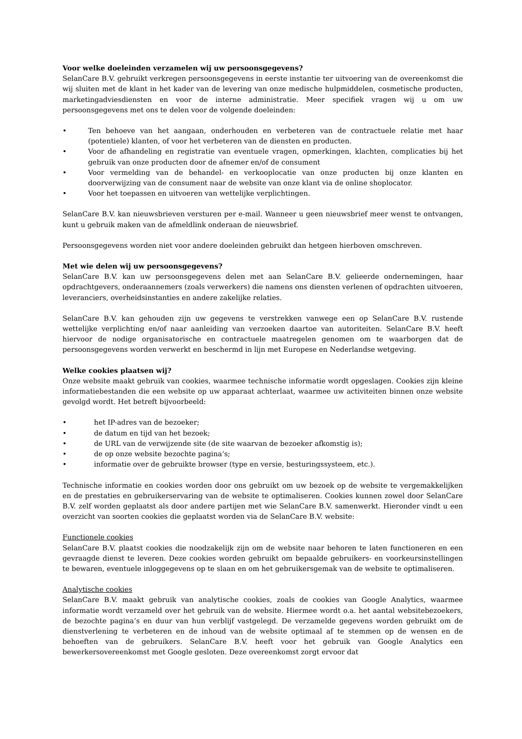Voor welke doeleinden verzamelen wij uw persoonsgegevens?
SelanCare B.V. gebruikt verkregen persoonsgegevens in eerste instantie ter uitvoering van de overeenkomst die wij sluiten met de klant in het kader van de levering van onze medische hulpmiddelen, cosmetische producten, marketingadviesdiensten en voor de interne administratie. Meer specifiek vragen wij u om uw persoonsgegevens met ons te delen voor de volgende doeleinden:
• Ten behoeve van het aangaan, onderhouden en verbeteren van de contractuele relatie met haar (potentiele) klanten, of voor het verbeteren van de diensten en producten.
• Voor de afhandeling en registratie van eventuele vragen, opmerkingen, klachten, complicaties bij het gebruik van onze producten door de afnemer en/of de consument
• Voor vermelding van de behandel- en verkooplocatie van onze producten bij onze klanten en doorverwijzing van de consument naar de website van onze klant via de online shoplocator.
• Voor het toepassen en uitvoeren van wettelijke verplichtingen.
SelanCare B.V. kan nieuwsbrieven versturen per e-mail. Wanneer u geen nieuwsbrief meer wenst te ontvangen, kunt u gebruik maken van de afmeldlink onderaan de nieuwsbrief.
Persoonsgegevens worden niet voor andere doeleinden gebruikt dan hetgeen hierboven omschreven.
Met wie delen wij uw persoonsgegevens?
SelanCare B.V. kan uw persoonsgegevens delen met aan SelanCare B.V. gelieerde ondernemingen, haar opdrachtgevers, onderaannemers (zoals verwerkers) die namens ons diensten verlenen of opdrachten uitvoeren, leveranciers, overheidsinstanties en andere zakelijke relaties.
SelanCare B.V. kan gehouden zijn uw gegevens te verstrekken vanwege een op SelanCare B.V. rustende wettelijke verplichting en/of naar aanleiding van verzoeken daartoe van autoriteiten. SelanCare B.V. heeft hiervoor de nodige organisatorische en contractuele maatregelen genomen om te waarborgen dat de persoonsgegevens worden verwerkt en beschermd in lijn met Europese en Nederlandse wetgeving.
Welke cookies plaatsen wij?
Onze website maakt gebruik van cookies, waarmee technische informatie wordt opgeslagen. Cookies zijn kleine informatiebestanden die een website op uw apparaat achterlaat, waarmee uw activiteiten binnen onze website gevolgd wordt. Het betreft bijvoorbeeld:
• het IP-adres van de bezoeker;
• de datum en tijd van het bezoek;
• de URL van de verwijzende site (de site waarvan de bezoeker afkomstig is);
• de op onze website bezochte pagina‘s;
• informatie over de gebruikte browser (type en versie, besturingssysteem, etc.).
Technische informatie en cookies worden door ons gebruikt om uw bezoek op de website te vergemakkelijken en de prestaties en gebruikerservaring van de website te optimaliseren. Cookies kunnen zowel door SelanCare B.V. zelf worden geplaatst als door andere partijen met wie SelanCare B.V. samenwerkt. Hieronder vindt u een overzicht van soorten cookies die geplaatst worden via de SelanCare B.V. website:
Functionele cookies
SelanCare B.V. plaatst cookies die noodzakelijk zijn om de website naar behoren te laten functioneren en een gevraagde dienst te leveren. Deze cookies worden gebruikt om bepaalde gebruikers- en voorkeursinstellingen te bewaren, eventuele inloggegevens op te slaan en om het gebruikersgemak van de website te optimaliseren.
Analytische cookies
SelanCare B.V. maakt gebruik van analytische cookies, zoals de cookies van Google Analytics, waarmee informatie wordt verzameld over het gebruik van de website. Hiermee wordt o.a. het aantal websitebezoekers, de bezochte pagina’s en duur van hun verblijf vastgelegd. De verzamelde gegevens worden gebruikt om de dienstverlening te verbeteren en de inhoud van de website optimaal af te stemmen op de wensen en de behoeften van de gebruikers. SelanCare B.V. heeft voor het gebruik van Google Analytics een bewerkersovereenkomst met Google gesloten. Deze overeenkomst zorgt ervoor dat